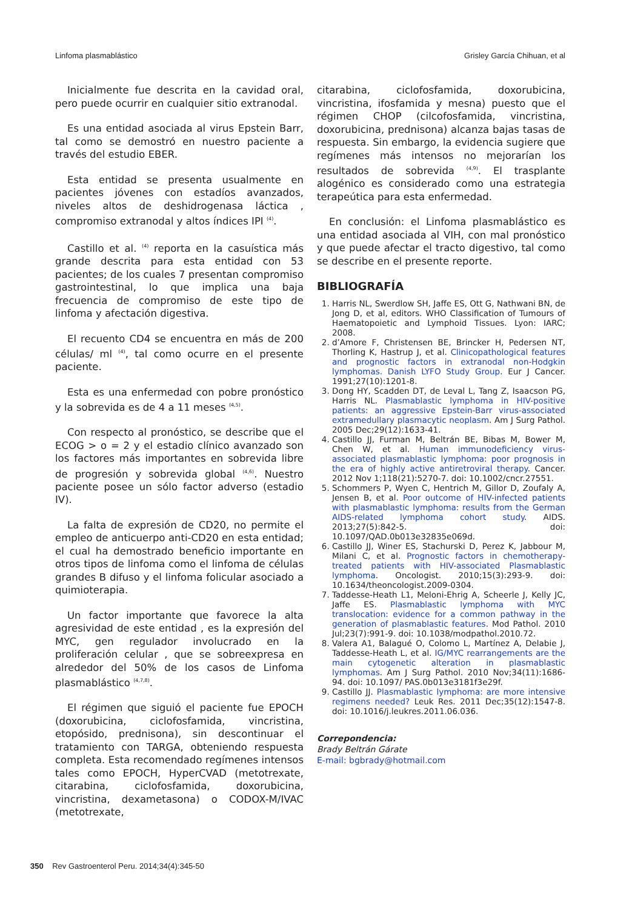Linfoma plasmablástico Grisley García Chihuan, et al
Inicialmente fue descrita en la cavidad oral, pero puede ocurrir en cualquier sitio extranodal.
Es una entidad asociada al virus Epstein Barr, tal como se demostró en nuestro paciente a través del estudio EBER.
Esta entidad se presenta usualmente en pacientes jóvenes con estadíos avanzados, niveles altos de deshidrogenasa láctica , compromiso extranodal y altos índices IPI <sup>(4)</sup>.
Castillo et al. <sup>(4)</sup> reporta en la casuística más grande descrita para esta entidad con 53 pacientes; de los cuales 7 presentan compromiso gastrointestinal, lo que implica una baja frecuencia de compromiso de este tipo de linfoma y afectación digestiva.
El recuento CD4 se encuentra en más de 200 células/ ml <sup>(4)</sup>, tal como ocurre en el presente paciente.
Esta es una enfermedad con pobre pronóstico y la sobrevida es de 4 a 11 meses <sup>(4,5)</sup>.
Con respecto al pronóstico, se describe que el ECOG > o = 2 y el estadio clínico avanzado son los factores más importantes en sobrevida libre de progresión y sobrevida global <sup>(4,6)</sup>. Nuestro paciente posee un sólo factor adverso (estadio IV).
La falta de expresión de CD20, no permite el empleo de anticuerpo anti-CD20 en esta entidad; el cual ha demostrado beneficio importante en otros tipos de linfoma como el linfoma de células grandes B difuso y el linfoma folicular asociado a quimioterapia.
Un factor importante que favorece la alta agresividad de este entidad , es la expresión del MYC, gen regulador involucrado en la proliferación celular , que se sobreexpresa en alrededor del 50% de los casos de Linfoma plasmablástico <sup>(4,7,8)</sup>.
El régimen que siguió el paciente fue EPOCH (doxorubicina, ciclofosfamida, vincristina, etopósido, prednisona), sin descontinuar el tratamiento con TARGA, obteniendo respuesta completa. Esta recomendado regímenes intensos tales como EPOCH, HyperCVAD (metotrexate, citarabina, ciclofosfamida, doxorubicina, vincristina, dexametasona) o CODOX-M/IVAC (metotrexate,
citarabina, ciclofosfamida, doxorubicina, vincristina, ifosfamida y mesna) puesto que el régimen CHOP (cilcofosfamida, vincristina, doxorubicina, prednisona) alcanza bajas tasas de respuesta. Sin embargo, la evidencia sugiere que regímenes más intensos no mejorarían los resultados de sobrevida <sup>(4,9)</sup>. El trasplante alogénico es considerado como una estrategia terapeútica para esta enfermedad.
En conclusión: el Linfoma plasmablástico es una entidad asociada al VIH, con mal pronóstico y que puede afectar el tracto digestivo, tal como se describe en el presente reporte.
BIBLIOGRAFÍA
1. Harris NL, Swerdlow SH, Jaffe ES, Ott G, Nathwani BN, de Jong D, et al, editors. WHO Classification of Tumours of Haematopoietic and Lymphoid Tissues. Lyon: IARC; 2008.
2. d’Amore F, Christensen BE, Brincker H, Pedersen NT, Thorling K, Hastrup J, et al. Clinicopathological features and prognostic factors in extranodal non-Hodgkin lymphomas. Danish LYFO Study Group. Eur J Cancer. 1991;27(10):1201-8.
3. Dong HY, Scadden DT, de Leval L, Tang Z, Isaacson PG, Harris NL. Plasmablastic lymphoma in HIV-positive patients: an aggressive Epstein-Barr virus-associated extramedullary plasmacytic neoplasm. Am J Surg Pathol. 2005 Dec;29(12):1633-41.
4. Castillo JJ, Furman M, Beltrán BE, Bibas M, Bower M, Chen W, et al. Human immunodeficiency virus-associated plasmablastic lymphoma: poor prognosis in the era of highly active antiretroviral therapy. Cancer. 2012 Nov 1;118(21):5270-7. doi: 10.1002/cncr.27551.
5. Schommers P, Wyen C, Hentrich M, Gillor D, Zoufaly A, Jensen B, et al. Poor outcome of HIV-infected patients with plasmablastic lymphoma: results from the German AIDS-related lymphoma cohort study. AIDS. 2013;27(5):842-5. doi: 10.1097/QAD.0b013e32835e069d.
6. Castillo JJ, Winer ES, Stachurski D, Perez K, Jabbour M, Milani C, et al. Prognostic factors in chemotherapy-treated patients with HIV-associated Plasmablastic lymphoma. Oncologist. 2010;15(3):293-9. doi: 10.1634/theoncologist.2009-0304.
7. Taddesse-Heath L1, Meloni-Ehrig A, Scheerle J, Kelly JC, Jaffe ES. Plasmablastic lymphoma with MYC translocation: evidence for a common pathway in the generation of plasmablastic features. Mod Pathol. 2010 Jul;23(7):991-9. doi: 10.1038/modpathol.2010.72.
8. Valera A1, Balagué O, Colomo L, Martínez A, Delabie J, Taddesse-Heath L, et al. IG/MYC rearrangements are the main cytogenetic alteration in plasmablastic lymphomas. Am J Surg Pathol. 2010 Nov;34(11):1686-94. doi: 10.1097/ PAS.0b013e3181f3e29f.
9. Castillo JJ. Plasmablastic lymphoma: are more intensive regimens needed? Leuk Res. 2011 Dec;35(12):1547-8. doi: 10.1016/j.leukres.2011.06.036.
Correpondencia:
Brady Beltrán Gárate
E-mail: bgbrady@hotmail.com
350 Rev Gastroenterol Peru. 2014;34(4):345-50